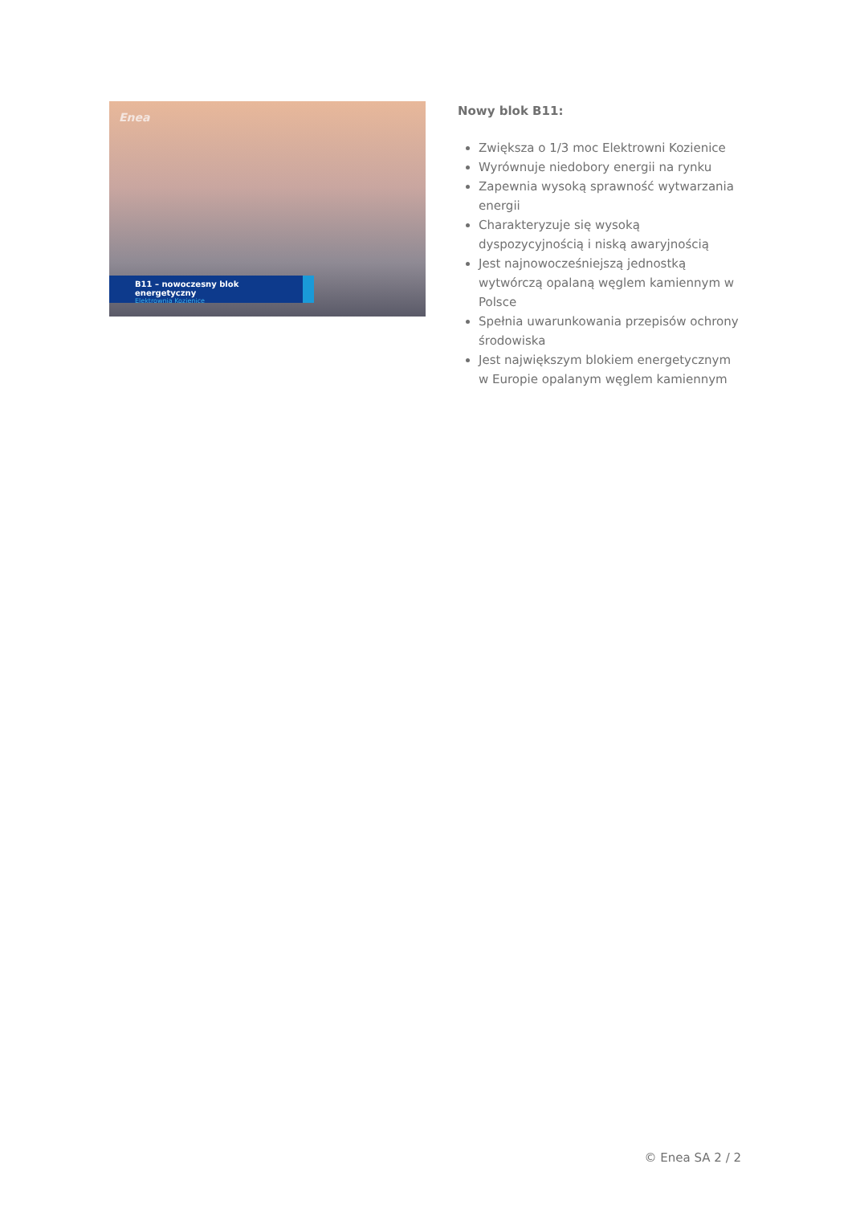Enea
B11 – nowoczesny blok energetyczny
Elektrownia Kozienice
Nowy blok B11:
Zwiększa o 1/3 moc Elektrowni Kozienice
Wyrównuje niedobory energii na rynku
Zapewnia wysoką sprawność wytwarzania energii
Charakteryzuje się wysoką dyspozycyjnością i niską awaryjnością
Jest najnowocześniejszą jednostką wytwórczą opalaną węglem kamiennym w Polsce
Spełnia uwarunkowania przepisów ochrony środowiska
Jest największym blokiem energetycznym w Europie opalanym węglem kamiennym
© Enea SA 2 / 2